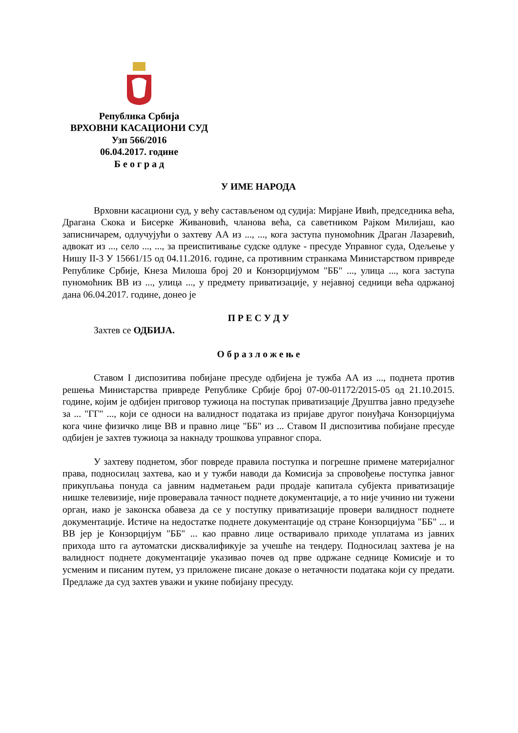Република Србија
ВРХОВНИ КАСАЦИОНИ СУД
Узп 566/2016
06.04.2017. године
Б е о г р а д
У ИМЕ НАРОДА
Врховни касациони суд, у већу састављеном од судија: Мирјане Ивић, председника већа, Драгана Скока и Бисерке Живановић, чланова већа, са саветником Рајком Милијаш, као записничарем, одлучујући о захтеву АА из ..., ..., кога заступа пуномоћник Драган Лазаревић, адвокат из ..., село ..., ..., за преиспитивање судске одлуке - пресуде Управног суда, Одељење у Нишу II-3 У 15661/15 од 04.11.2016. године, са противним странкама Министарством привреде Републике Србије, Кнеза Милоша број 20 и Конзорцијумом "ББ" ..., улица ..., кога заступа пуномоћник ВВ из ..., улица ..., у предмету приватизације, у нејавној седници већа одржаној дана 06.04.2017. године, донео је
П Р Е С У Д У
Захтев се ОДБИЈА.
О б р а з л о ж е њ е
Ставом I диспозитива побијане пресуде одбијена је тужба АА из ..., поднета против решења Министарства привреде Републике Србије број 07-00-01172/2015-05 од 21.10.2015. године, којим је одбијен приговор тужиоца на поступак приватизације Друштва јавно предузеће за ... "ГГ" ..., који се односи на валидност података из пријаве другог понуђача Конзорцијума кога чине физичко лице ВВ и правно лице "ББ" из ... Ставом II диспозитива побијане пресуде одбијен је захтев тужиоца за накнаду трошкова управног спора.
У захтеву поднетом, због повреде правила поступка и погрешне примене материјалног права, подносилац захтева, као и у тужби наводи да Комисија за спровођење поступка јавног прикупљања понуда са јавним надметањем ради продаје капитала субјекта приватизације нишке телевизије, није проверавала тачност поднете документације, а то није учинио ни тужени орган, иако је законска обавеза да се у поступку приватизације провери валидност поднете документације. Истиче на недостатке поднете документације од стране Конзорцијума "ББ" ... и ВВ јер је Конзорцијум "ББ" ... као правно лице остваривало приходе уплатама из јавних прихода што га аутоматски дисквалификује за учешће на тендеру. Подносилац захтева је на валидност поднете документације указивао почев од прве одржане седнице Комисије и то усменим и писаним путем, уз приложене писане доказе о нетачности података који су предати. Предлаже да суд захтев уважи и укине побијану пресуду.